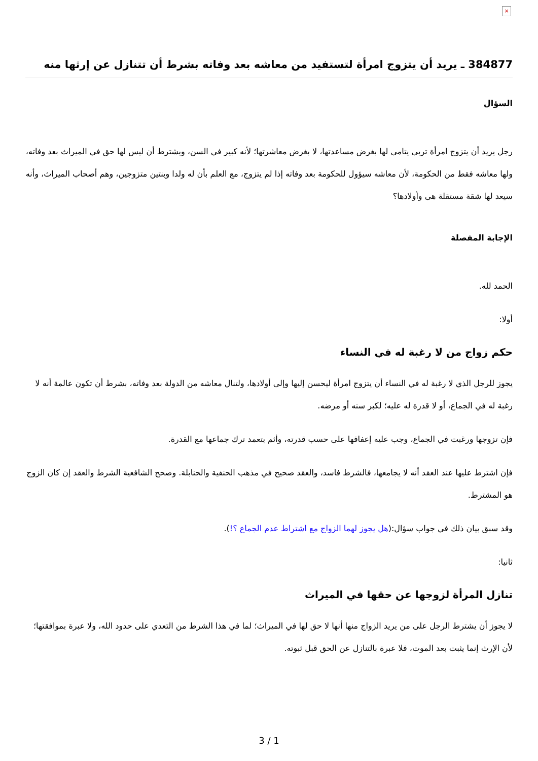×
384877 ـ يريد أن يتزوج امرأة لتستفيد من معاشه بعد وفاته بشرط أن تتنازل عن إرثها منه
السؤال
رجل يريد أن يتزوج امرأة تربى يتامى لها بغرض مساعدتها، لا بغرض معاشرتها؛ لأنه كبير في السن، ويشترط أن ليس لها حق في الميراث بعد وفاته، ولها معاشه فقط من الحكومة، لأن معاشه سيؤول للحكومة بعد وفاته إذا لم يتزوج، مع العلم بأن له ولدا وبنتين متزوجين، وهم أصحاب الميراث، وأنه سيعد لها شقة مستقلة هى وأولادها؟
الإجابة المفصلة
الحمد لله.
أولا:
حكم زواج من لا رغبة له في النساء
يجوز للرجل الذي لا رغبة له في النساء أن يتزوج امرأة ليحسن إليها وإلى أولادها، ولتنال معاشه من الدولة بعد وفاته، بشرط أن تكون عالمة أنه لا رغبة له في الجماع، أو لا قدرة له عليه؛ لكبر سنه أو مرضه.
فإن تزوجها ورغبت في الجماع، وجب عليه إعفافها على حسب قدرته، وأثم بتعمد ترك جماعها مع القدرة.
فإن اشترط عليها عند العقد أنه لا يجامعها، فالشرط فاسد، والعقد صحيح في مذهب الحنفية والحنابلة. وصحح الشافعية الشرط والعقد إن كان الزوج هو المشترط.
وقد سبق بيان ذلك في جواب سؤال:(هل يجوز لهما الزواج مع اشتراط عدم الجماع ؟!).
ثانيا:
تنازل المرأة لزوجها عن حقها في الميراث
لا يجوز أن يشترط الرجل على من يريد الزواج منها أنها لا حق لها في الميراث؛ لما في هذا الشرط من التعدي على حدود الله، ولا عبرة بموافقتها؛ لأن الإرث إنما يثبت بعد الموت، فلا عبرة بالتنازل عن الحق قبل ثبوته.
3 / 1